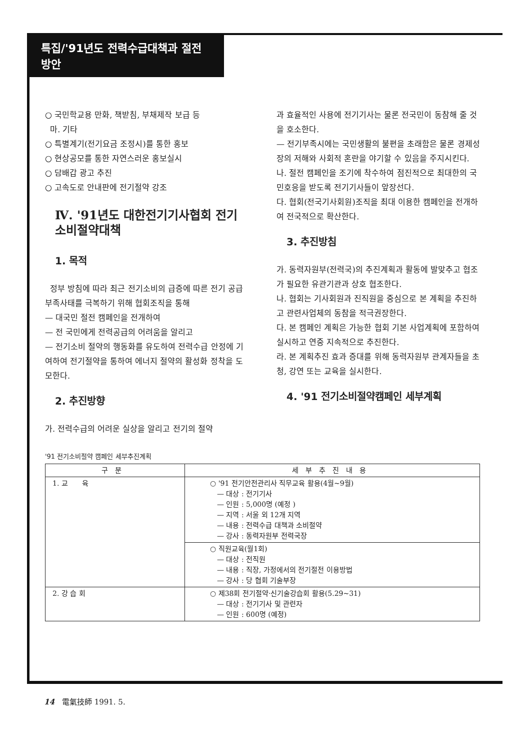특집/'91년도 전력수급대책과 절전방안
○ 국민학교용 만화, 책받침, 부채제작 보급 등
마. 기타
○ 특별계기(전기요금 조정시)를 통한 홍보
○ 현상공모를 통한 자연스러운 홍보실시
○ 담배갑 광고 추진
○ 고속도로 안내판에 전기절약 강조
Ⅳ. '91년도 대한전기기사협회 전기소비절약대책
1. 목적
정부 방침에 따라 최근 전기소비의 급증에 따른 전기 공급부족사태를 극복하기 위해 협회조직을 통해
— 대국민 절전 캠페인을 전개하여
— 전 국민에게 전력공급의 어려움을 알리고
— 전기소비 절약의 행동화를 유도하여 전력수급 안정에 기여하여 전기절약을 통하여 에너지 절약의 활성화 정착을 도모한다.
2. 추진방향
가. 전력수급의 어려운 실상을 알리고 전기의 절약
과 효율적인 사용에 전기기사는 물론 전국민이 동참해 줄 것을 호소한다.
— 전기부족시에는 국민생활의 불편을 초래함은 물론 경제성장의 저해와 사회적 혼란을 야기할 수 있음을 주지시킨다.
나. 절전 캠페인을 조기에 착수하여 점진적으로 최대한의 국민호응을 받도록 전기기사들이 앞장선다.
다. 협회(전국기사회원)조직을 최대 이용한 캠페인을 전개하여 전국적으로 확산한다.
3. 추진방침
가. 동력자원부(전력국)의 추진계획과 활동에 발맞추고 협조가 필요한 유관기관과 상호 협조한다.
나. 협회는 기사회원과 진직원을 중심으로 본 계획을 추진하고 관련사업체의 동참을 적극권장한다.
다. 본 캠페인 계획은 가능한 협회 기본 사업계획에 포함하여 실시하고 연중 지속적으로 추진한다.
라. 본 계획추진 효과 증대를 위해 동력자원부 관계자들을 초청, 강연 또는 교육을 실시한다.
4. '91 전기소비절약캠페인 세부계획
'91 전기소비절약 캠페인 세부추진계획
| 구분 | 세부추진내용 |
| --- | --- |
| 1. 교 육 | ○ '91 전기안전관리사 직무교육 활용(4월~9월) — 대상 : 전기기사 — 인원 : 5,000명 (예정 ) — 지역 : 서울 외 12개 지역 — 내용 : 전력수급 대책과 소비절약 — 강사 : 동력자원부 전력국장 |
| | ○ 직원교육(월1회) — 대상 : 전직원 — 내용 : 직장, 가정에서의 전기절전 이용방법 — 강사 : 당 협회 기술부장 |
| 2. 강 습 회 | ○ 제38회 전기절약·신기술강습회 활용(5.29~31) — 대상 : 전기기사 및 관련자 — 인원 : 600명 (예정) |
14　電氣技師 1991. 5.